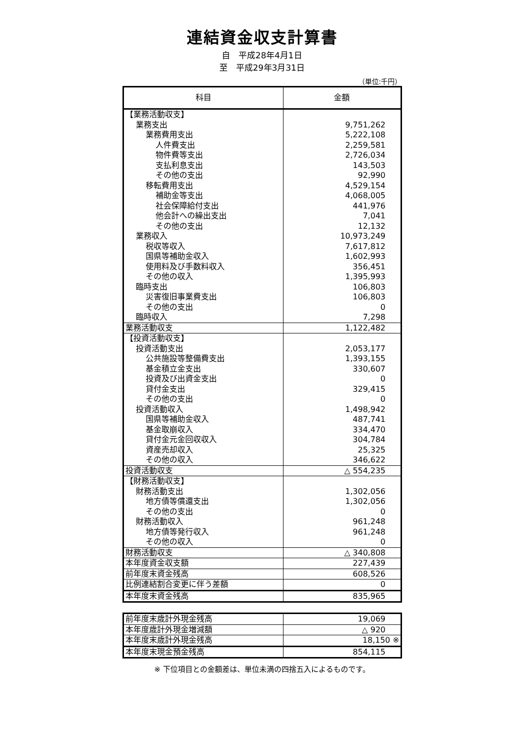連結資金収支計算書
自　平成28年4月1日
至　平成29年3月31日
（単位:千円）
| 科目 | 金額 |
| --- | --- |
| 【業務活動収支】 | |
| 業務支出 | 9,751,262 |
| 業務費用支出 | 5,222,108 |
| 人件費支出 | 2,259,581 |
| 物件費等支出 | 2,726,034 |
| 支払利息支出 | 143,503 |
| その他の支出 | 92,990 |
| 移転費用支出 | 4,529,154 |
| 補助金等支出 | 4,068,005 |
| 社会保障給付支出 | 441,976 |
| 他会計への繰出支出 | 7,041 |
| その他の支出 | 12,132 |
| 業務収入 | 10,973,249 |
| 税収等収入 | 7,617,812 |
| 国県等補助金収入 | 1,602,993 |
| 使用料及び手数料収入 | 356,451 |
| その他の収入 | 1,395,993 |
| 臨時支出 | 106,803 |
| 災害復旧事業費支出 | 106,803 |
| その他の支出 | 0 |
| 臨時収入 | 7,298 |
| 業務活動収支 | 1,122,482 |
| 【投資活動収支】 | |
| 投資活動支出 | 2,053,177 |
| 公共施設等整備費支出 | 1,393,155 |
| 基金積立金支出 | 330,607 |
| 投資及び出資金支出 | 0 |
| 貸付金支出 | 329,415 |
| その他の支出 | 0 |
| 投資活動収入 | 1,498,942 |
| 国県等補助金収入 | 487,741 |
| 基金取崩収入 | 334,470 |
| 貸付金元金回収収入 | 304,784 |
| 資産売却収入 | 25,325 |
| その他の収入 | 346,622 |
| 投資活動収支 | △ 554,235 |
| 【財務活動収支】 | |
| 財務活動支出 | 1,302,056 |
| 地方債等償還支出 | 1,302,056 |
| その他の支出 | 0 |
| 財務活動収入 | 961,248 |
| 地方債等発行収入 | 961,248 |
| その他の収入 | 0 |
| 財務活動収支 | △ 340,808 |
| 本年度資金収支額 | 227,439 |
| 前年度末資金残高 | 608,526 |
| 比例連結割合変更に伴う差額 | 0 |
| 本年度末資金残高 | 835,965 |
| 前年度末歳計外現金残高 | 19,069 |
| 本年度歳計外現金増減額 | △ 920 |
| 本年度末歳計外現金残高 | 18,150 ※ |
| 本年度末現金預金残高 | 854,115 |
※ 下位項目との金額差は、単位未満の四捨五入によるものです。